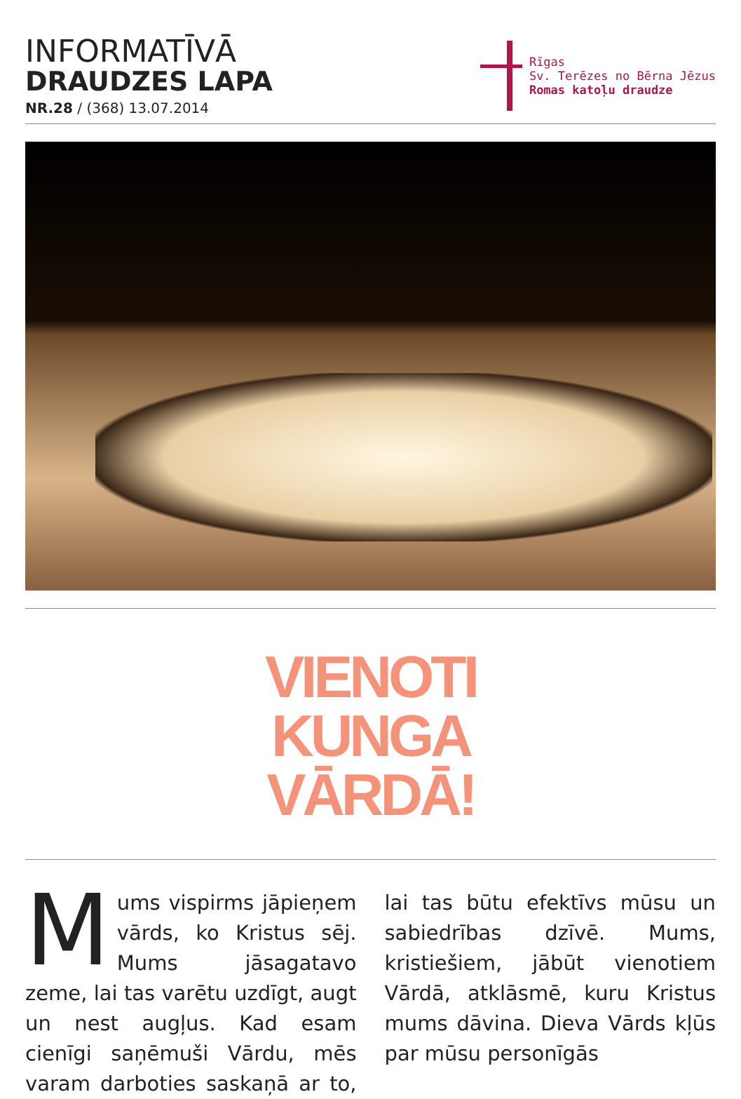INFORMATĪVĀ
DRAUDZES LAPA
NR.28 / (368) 13.07.2014
Rīgas
Sv. Terēzes no Bērna Jēzus
Romas katoļu draudze
VIENOTI
KUNGA
VĀRDĀ!
Mums vispirms jāpieņem vārds, ko Kristus sēj. Mums jāsagatavo zeme, lai tas varētu uzdīgt, augt un nest augļus. Kad esam cienīgi saņēmuši Vārdu, mēs varam darboties saskaņā ar to, lai tas būtu efektīvs mūsu un sabiedrības dzīvē. Mums, kristiešiem, jābūt vienotiem Vārdā, atklāsmē, kuru Kristus mums dāvina. Dieva Vārds kļūs par mūsu personīgās